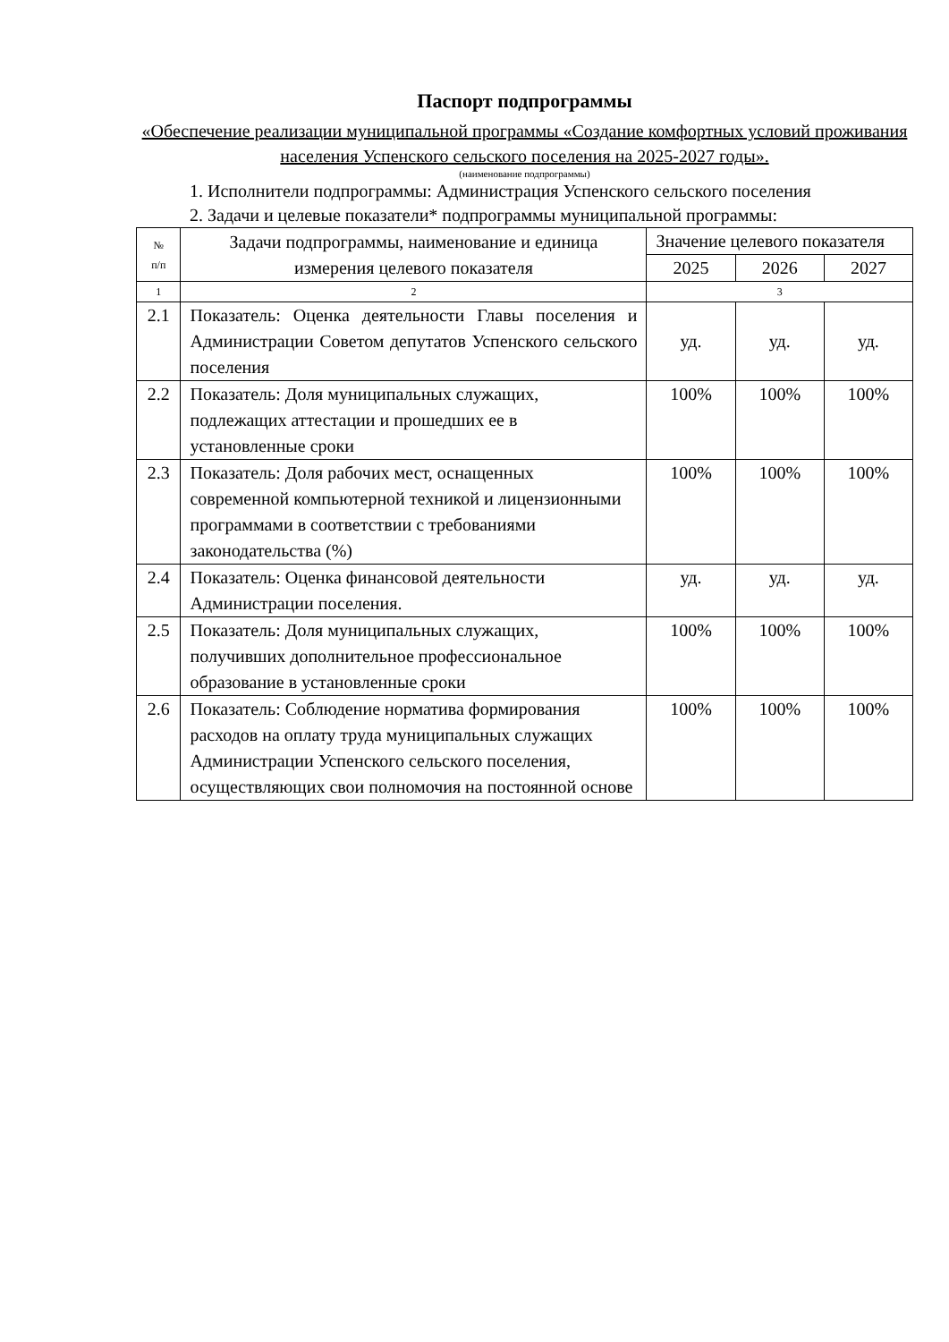Паспорт подпрограммы
«Обеспечение реализации муниципальной программы «Создание комфортных условий проживания населения Успенского сельского поселения на 2025-2027 годы».
(наименование подпрограммы)
1. Исполнители подпрограммы: Администрация Успенского сельского поселения
2. Задачи и целевые показатели* подпрограммы муниципальной программы:
| № п/п | Задачи подпрограммы, наименование и единица измерения целевого показателя | Значение целевого показателя | | |
| --- | --- | --- | --- | --- |
| | | 2025 | 2026 | 2027 |
| 1 | 2 | 3 | | |
| 2.1 | Показатель: Оценка деятельности Главы поселения и Администрации Советом депутатов Успенского сельского поселения | уд. | уд. | уд. |
| 2.2 | Показатель: Доля муниципальных служащих, подлежащих аттестации и прошедших ее в установленные сроки | 100% | 100% | 100% |
| 2.3 | Показатель: Доля рабочих мест, оснащенных современной компьютерной техникой и лицензионными программами в соответствии с требованиями законодательства (%) | 100% | 100% | 100% |
| 2.4 | Показатель: Оценка финансовой деятельности Администрации поселения. | уд. | уд. | уд. |
| 2.5 | Показатель: Доля муниципальных служащих, получивших дополнительное профессиональное образование в установленные сроки | 100% | 100% | 100% |
| 2.6 | Показатель: Соблюдение норматива формирования расходов на оплату труда муниципальных служащих Администрации Успенского сельского поселения, осуществляющих свои полномочия на постоянной основе | 100% | 100% | 100% |